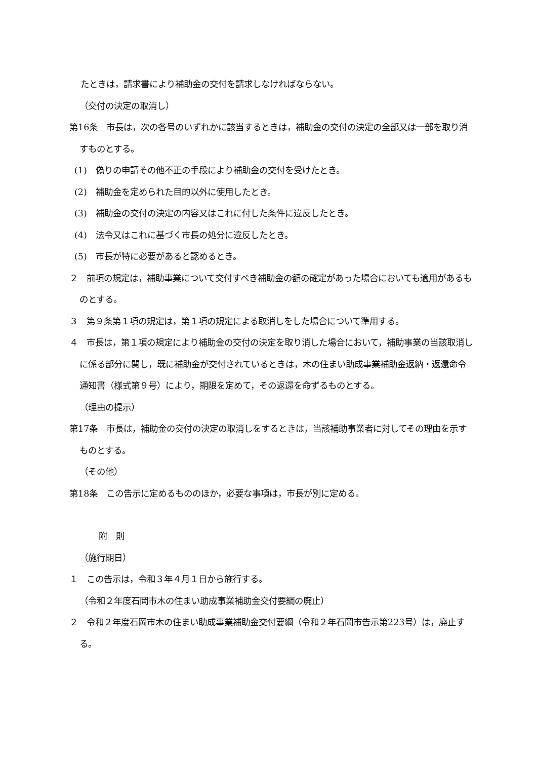たときは，請求書により補助金の交付を請求しなければならない。
（交付の決定の取消し）
第16条　市長は，次の各号のいずれかに該当するときは，補助金の交付の決定の全部又は一部を取り消すものとする。
(1)　偽りの申請その他不正の手段により補助金の交付を受けたとき。
(2)　補助金を定められた目的以外に使用したとき。
(3)　補助金の交付の決定の内容又はこれに付した条件に違反したとき。
(4)　法令又はこれに基づく市長の処分に違反したとき。
(5)　市長が特に必要があると認めるとき。
２　前項の規定は，補助事業について交付すべき補助金の額の確定があった場合においても適用があるものとする。
３　第９条第１項の規定は，第１項の規定による取消しをした場合について準用する。
４　市長は，第１項の規定により補助金の交付の決定を取り消した場合において，補助事業の当該取消しに係る部分に関し，既に補助金が交付されているときは，木の住まい助成事業補助金返納・返還命令通知書（様式第９号）により，期限を定めて，その返還を命ずるものとする。
（理由の提示）
第17条　市長は，補助金の交付の決定の取消しをするときは，当該補助事業者に対してその理由を示すものとする。
（その他）
第18条　この告示に定めるもののほか，必要な事項は，市長が別に定める。
附　則
（施行期日）
１　この告示は，令和３年４月１日から施行する。
（令和２年度石岡市木の住まい助成事業補助金交付要綱の廃止）
２　令和２年度石岡市木の住まい助成事業補助金交付要綱（令和２年石岡市告示第223号）は，廃止する。